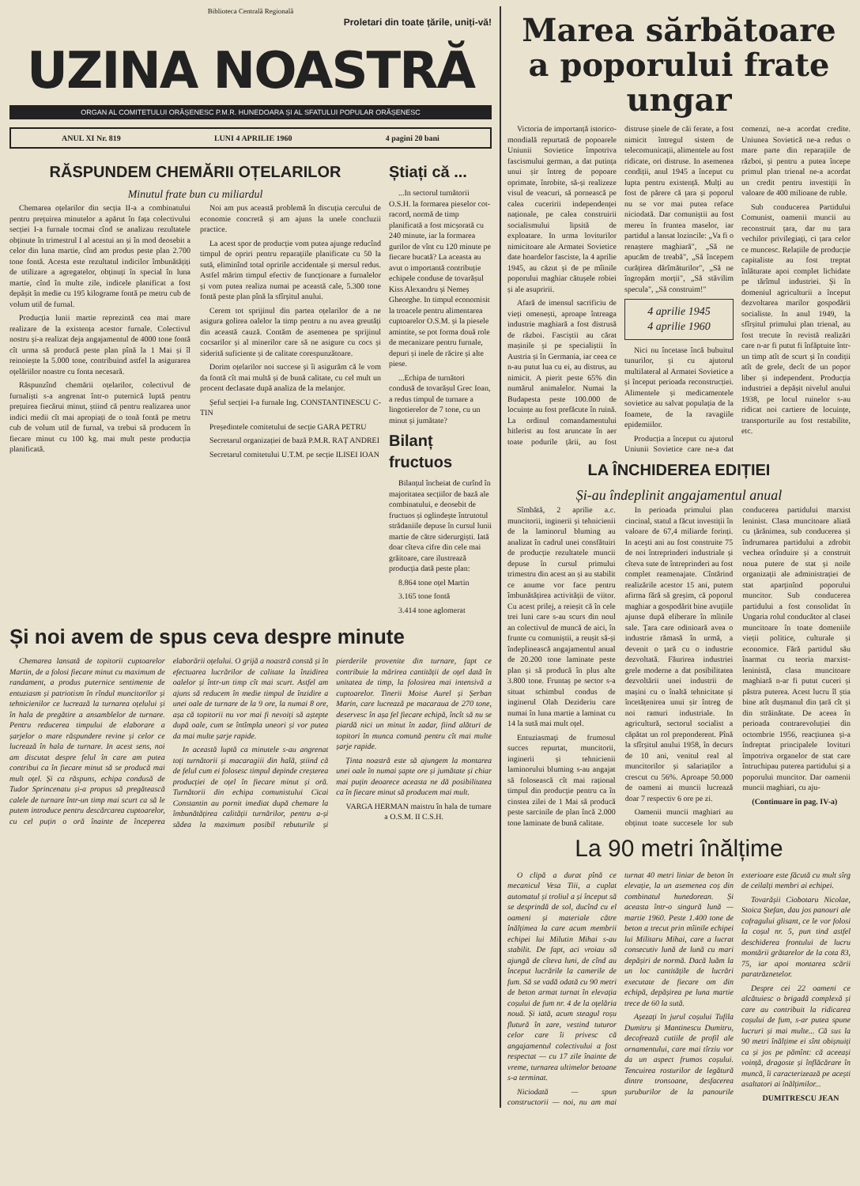Biblioteca Centrală Regională
Proletari din toate țările, uniți-vă!
UZINA NOASTRĂ
ORGAN AL COMITETULUI ORĂȘENESC P.M.R. HUNEDOARA ȘI AL SFATULUI POPULAR ORĂȘENESC
ANUL XI Nr. 819 LUNI 4 APRILIE 1960 4 pagini 20 bani
RĂSPUNDEM CHEMĂRII OȚELARILOR
Minutul frate bun cu miliardul
Chemarea oțelarilor din secția II-a a combinatului pentru prețuirea minutelor a apărut în fața colectivului secției I-a furnale tocmai cînd se analizau rezultatele obținute în trimestrul I al acestui an și în mod deosebit a celor din luna martie, cînd am produs peste plan 2.700 tone fontă. Acesta este rezultatul indicilor îmbunătățiți de utilizare a agregatelor, obținuți în special în luna martie, cînd în multe zile, indicele planificat a fost depășit în medie cu 195 kilograme fontă pe metru cub de volum util de furnal.
Producția lunii martie reprezintă cea mai mare realizare de la existența acestor furnale. Colectivul nostru și-a realizat deja angajamentul de 4000 tone fontă cît urma să producă peste plan pînă la 1 Mai și îl reinoiește la 5.000 tone, contribuind astfel la asigurarea oțelăriilor noastre cu fonta necesară.
Răspunzînd chemării oțelarilor, colectivul de furnaliști s-a angrenat într-o puternică luptă pentru prețuirea fiecărui minut, știind că pentru realizarea unor indici medii cît mai apropiați de o tonă fontă pe metru cub de volum util de furnal, va trebui să producem în fiecare minut cu 100 kg. mai mult peste producția planificată.
Noi am pus această problemă în discuția cercului de economie concretă și am ajuns la unele concluzii practice.
La acest spor de producție vom putea ajunge reducînd timpul de opriri pentru reparațiile planificate cu 50 la sută, eliminînd total opririle accidentale și mersul redus. Astfel mărim timpul efectiv de funcționare a furnalelor și vom putea realiza numai pe această cale, 5.300 tone fontă peste plan pînă la sfîrșitul anului.
Cerem tot sprijinul din partea oțelarilor de a ne asigura golirea oalelor la timp pentru a nu avea greutăți din această cauză. Contăm de asemenea pe sprijinul cocsarilor și al minerilor care să ne asigure cu cocs și siderită suficiente și de calitate corespunzătoare.
Dorim oțelarilor noi succese și îi asigurăm că le vom da fontă cît mai multă și de bună calitate, cu cel mult un procent declasate după analiza de la melanjor.
Șeful secției I-a furnale Ing. CONSTANTINESCU C-TIN
Președintele comitetului de secție GARA PETRU
Secretarul organizației de bază P.M.R. RAȚ ANDREI
Secretarul comitetului U.T.M. pe secție ILISEI IOAN
Știați că ...
...In sectorul turnătorii O.S.H. la formarea pieselor cot-racord, normă de timp planificată a fost micșorată cu 240 minute, iar la formarea gurilor de vînt cu 120 minute pe fiecare bucată? La aceasta au avut o importantă contribuție echipele conduse de tovarășul Kiss Alexandru și Nemeș Gheorghe. In timpul economisit la troacele pentru alimentarea cuptoarelor O.S.M. și la piesele amintite, se pot forma două role de mecanizare pentru furnale, depuri și inele de răcire și alte piese.
...Echipa de turnători condusă de tovarășul Grec Ioan, a redus timpul de turnare a lingotierelor de 7 tone, cu un minut și jumătate?
Bilanț fructuos
Bilanțul încheiat de curînd în majoritatea secțiilor de bază ale combinatului, e deosebit de fructuos și oglindește întrutotul strădaniile depuse în cursul lunii martie de către siderurgiști. Iată doar cîteva cifre din cele mai grăitoare, care ilustrează producția dată peste plan:
8.864 tone oțel Martin
3.165 tone fontă
3.414 tone aglomerat
Și noi avem de spus ceva despre minute
Chemarea lansată de topitorii cuptoarelor Martin, de a folosi fiecare minut cu maximum de randament, a produs puternice sentimente de entuziasm și patriotism în rîndul muncitorilor și tehnicienilor ce lucrează la turnarea oțelului și în hala de pregătire a ansamblelor de turnare. Pentru reducerea timpului de elaborare a șarjelor o mare răspundere revine și celor ce lucrează în hala de turnare. In acest sens, noi am discutat despre felul în care am putea contribui ca în fiecare minut să se producă mai mult oțel. Și ca răspuns, echipa condusă de Tudor Sprincenatu și-a propus să pregătească calele de turnare într-un timp mai scurt ca să le putem introduce pentru descărcarea cuptoarelor, cu cel puțin o oră înainte de începerea elaborării oțelului. O grijă a noastră constă și în efectuarea lucrărilor de calitate la înzidirea oalelor și într-un timp cît mai scurt. Astfel am ajuns să reducem în medie timpul de înzidire a unei oale de turnare de la 9 ore, la numai 8 ore, așa că topitorii nu vor mai fi nevoiți să aștepte după oale, cum se întîmpla uneori și vor putea da mai multe șarje rapide.
In această luptă ca minutele s-au angrenat toți turnătorii și macaragiii din hală, știind că de felul cum ei folosesc timpul depinde creșterea producției de oțel în fiecare minut și oră. Turnătorii din echipa comunistului Cicai Constantin au pornit imediat după chemare la îmbunătățirea calității turnărilor, pentru a-și sădea la maximum posibil rebuturile și pierderile provenite din turnare, fapt ce contribuie la mărirea cantității de oțel dată în unitatea de timp, la folosirea mai intensivă a cuptoarelor. Tinerii Moise Aurel și Șerban Marin, care lucrează pe macaraua de 270 tone, deservesc în așa fel fiecare echipă, încît să nu se piardă nici un minut în zadar, fiind alături de topitori în munca comună pentru cît mai multe șarje rapide.
Ținta noastră este să ajungem la montarea unei oale în numai șapte ore și jumătate și chiar mai puțin deoarece aceasta ne dă posibilitatea ca în fiecare minut să producem mai mult.
VARGA HERMAN maistru în hala de turnare a O.S.M. II C.S.H.
Marea sărbătoare a poporului frate ungar
Victoria de importanță istorico-mondială repurtată de popoarele Uniunii Sovietice împotriva fascismului german, a dat putința unui șir întreg de popoare oprimate, înrobite, să-și realizeze visul de veacuri, să pornească pe calea cuceririi independenței naționale, pe calea construirii socialismului lipsită de exploatare. In urma loviturilor nimicitoare ale Armatei Sovietice date hoardelor fasciste, la 4 aprilie 1945, au căzut și de pe mîinile poporului maghiar cătușele robiei și ale asupririi.
Afară de imensul sacrificiu de vieți omenești, aproape întreaga industrie maghiară a fost distrusă de război. Fasciștii au cărat mașinile și pe specialiștii în Austria și în Germania, iar ceea ce n-au putut lua cu ei, au distrus, au nimicit. A pierit peste 65% din numărul animalelor. Numai la Budapesta peste 100.000 de locuințe au fost prefăcute în ruină. La ordinul comandamentului hitlerist au fost aruncate în aer toate podurile țării, au fost distruse șinele de căi ferate, a fost nimicit întregul sistem de telecomunicații, alimentele au fost ridicate, ori distruse. In asemenea condiții, anul 1945 a început cu lupta pentru existență. Mulți au fost de părere că țara și poporul nu se vor mai putea reface niciodată. Dar comuniștii au fost mereu în fruntea maselor, iar partidul a lansat lozincile: „Va fi o renaștere maghiară", „Să ne apucăm de treabă", „Să începem curățirea dărîmăturilor", „Să ne îngropăm morții", „Să stăvilim specula", „Să construim!"
4 aprilie 1945
4 aprilie 1960
Nici nu încetase încă bubuitul tunurilor, și cu ajutorul multilateral al Armatei Sovietice a și început perioada reconstrucției. Alimentele și medicamentele sovietice au salvat populația de la foamete, de la ravagiile epidemiilor.
Producția a început cu ajutorul Uniunii Sovietice care ne-a dat comenzi, ne-a acordat credite. Uniunea Sovietică ne-a redus o mare parte din reparațiile de război, și pentru a putea începe primul plan trienal ne-a acordat un credit pentru investiții în valoare de 400 milioane de ruble.
Sub conducerea Partidului Comunist, oamenii muncii au reconstruit țara, dar nu țara vechilor privilegiați, ci țara celor ce muncesc. Relațiile de producție capitaliste au fost treptat înlăturate apoi complet lichidate pe tărîmul industriei. Și în domeniul agriculturii a început dezvoltarea marilor gospodării socialiste. In anul 1949, la sfîrșitul primului plan trienal, au fost trecute în revistă realizări care n-ar fi putut fi înfăptuite într-un timp atît de scurt și în condiții atît de grele, decît de un popor liber și independent. Producția industriei a depășit nivelul anului 1938, pe locul ruinelor s-au ridicat noi cartiere de locuințe, transporturile au fost restabilite, etc.
LA ÎNCHIDEREA EDIȚIEI
Și-au îndeplinit angajamentul anual
Sîmbătă, 2 aprilie a.c. muncitorii, inginerii și tehnicienii de la laminorul bluming au analizat în cadrul unei consfătuiri de producție rezultatele muncii depuse în cursul primului trimestru din acest an și au stabilit ce anume vor face pentru îmbunătățirea activității de viitor. Cu acest prilej, a reieșit că în cele trei luni care s-au scurs din noul an colectivul de muncă de aici, în frunte cu comuniștii, a reușit să-și îndeplinească angajamentul anual de 20.200 tone laminate peste plan și să producă în plus alte 3.800 tone. Fruntaș pe sector s-a situat schimbul condus de inginerul Olah Dezideriu care numai în luna martie a laminat cu 14 la sută mai mult oțel.
Entuziasmați de frumosul succes repurtat, muncitorii, inginerii și tehnicienii laminorului bluming s-au angajat să folosească cît mai rațional timpul din producție pentru ca în cinstea zilei de 1 Mai să producă peste sarcinile de plan încă 2.000 tone laminate de bună calitate.
In perioada primului plan cincinal, statul a făcut investiții în valoare de 67,4 miliarde forinți. In acești ani au fost construite 75 de noi întreprinderi industriale și cîteva sute de întreprinderi au fost complet reamenajate. Cîntărind realizările acestor 15 ani, putem afirma fără să greșim, că poporul maghiar a gospodărit bine avuțiile ajunse după eliberare în mîinile sale. Țara care odinioară avea o industrie rămasă în urmă, a devenit o țară cu o industrie dezvoltată. Făurirea industriei grele moderne a dat posibilitatea dezvoltării unei industrii de mașini cu o înaltă tehnicitate și încetățenirea unui șir întreg de noi ramuri industriale. In agricultură, sectorul socialist a căpătat un rol preponderent. Pînă la sfîrșitul anului 1958, în decurs de 10 ani, venitul real al muncitorilor și salariaților a crescut cu 56%. Aproape 50.000 de oameni ai muncii lucrează doar 7 respectiv 6 ore pe zi.
Oamenii muncii maghiari au obținut toate succesele lor sub conducerea partidului marxist leninist. Clasa muncitoare aliată cu țărănimea, sub conducerea și îndrumarea partidului a zdrobit vechea orînduire și a construit noua putere de stat și noile organizații ale administrației de stat aparținînd poporului muncitor. Sub conducerea partidului a fost consolidat în Ungaria rolul conducător al clasei muncitoare în toate domeniile vieții politice, culturale și economice. Fără partidul său înarmat cu teoria marxist-leninistă, clasa muncitoare maghiară n-ar fi putut cuceri și păstra puterea. Acest lucru îl știa bine atît dușmanul din țară cît și din străinătate. De aceea în perioada contrarevoluției din octombrie 1956, reacțiunea și-a îndreptat principalele lovituri împotriva organelor de stat care întruchipau puterea partidului și a poporului muncitor. Dar oamenii muncii maghiari, cu aju-
(Continuare în pag. IV-a)
La 90 metri înălțime
O clipă a durat pînă ce mecanicul Vesa Tiii, a cuplat automatul și troliul a și început să se desprindă de sol, ducînd cu el oameni și materiale către înălțimea la care acum membrii echipei lui Milutin Mihai s-au stabilit. De fapt, aci vroiau să ajungă de cîteva luni, de cînd au început lucrările la camerile de fum. Să se vadă odată cu 90 metri de beton armat turnat în elevația coșului de fum nr. 4 de la oțelăria nouă. Și iată, acum steagul roșu flutură în zare, vestind tuturor celor care îi privesc că angajamentul colectivului a fost respectat — cu 17 zile înainte de vreme, turnarea ultimelor betoane s-a terminat.
Niciodată — spun constructorii — noi, nu am mai turnat 40 metri liniar de beton în elevație, la un asemenea coș din combinatul hunedorean. Și aceasta într-o singură lună — martie 1960. Peste 1.400 tone de beton a trecut prin mîinile echipei lui Militaru Mihai, care a lucrat consecutiv lună de lună cu mari depășiri de normă. Dacă luăm la un loc cantitățile de lucrări executate de fiecare om din echipă, depășirea pe luna martie trece de 60 la sută.
Așezați în jurul coșului Tufila Dumitru și Mantinescu Dumitru, decofrează cutiile de profil ale ornamentului, care mai tîrziu vor da un aspect frumos coșului. Tencuirea rosturilor de legătură dintre tronsoane, desfacerea șuruburilor de la panourile exterioare este făcută cu mult sîrg de ceilalți membri ai echipei.
Tovarășii Ciobotaru Nicolae, Stoica Ștefan, dau jos panouri ale cofragului glisant, ce le vor folosi la coșul nr. 5, pun tind astfel deschiderea frontului de lucru montării grătarelor de la cota 83, 75, iar apoi montarea scării paratrăznetelor.
Despre cei 22 oameni ce alcătuiesc o brigadă complexă și care au contribuit la ridicarea coșului de fum, s-ar putea spune lucruri și mai multe... Că sus la 90 metri înălțime ei sînt obișnuiți ca și jos pe pămînt: că aceeași voință, dragoste și înflăcărare în muncă, îi caracterizează pe acești asaltatori ai înălțimilor...
DUMITRESCU JEAN